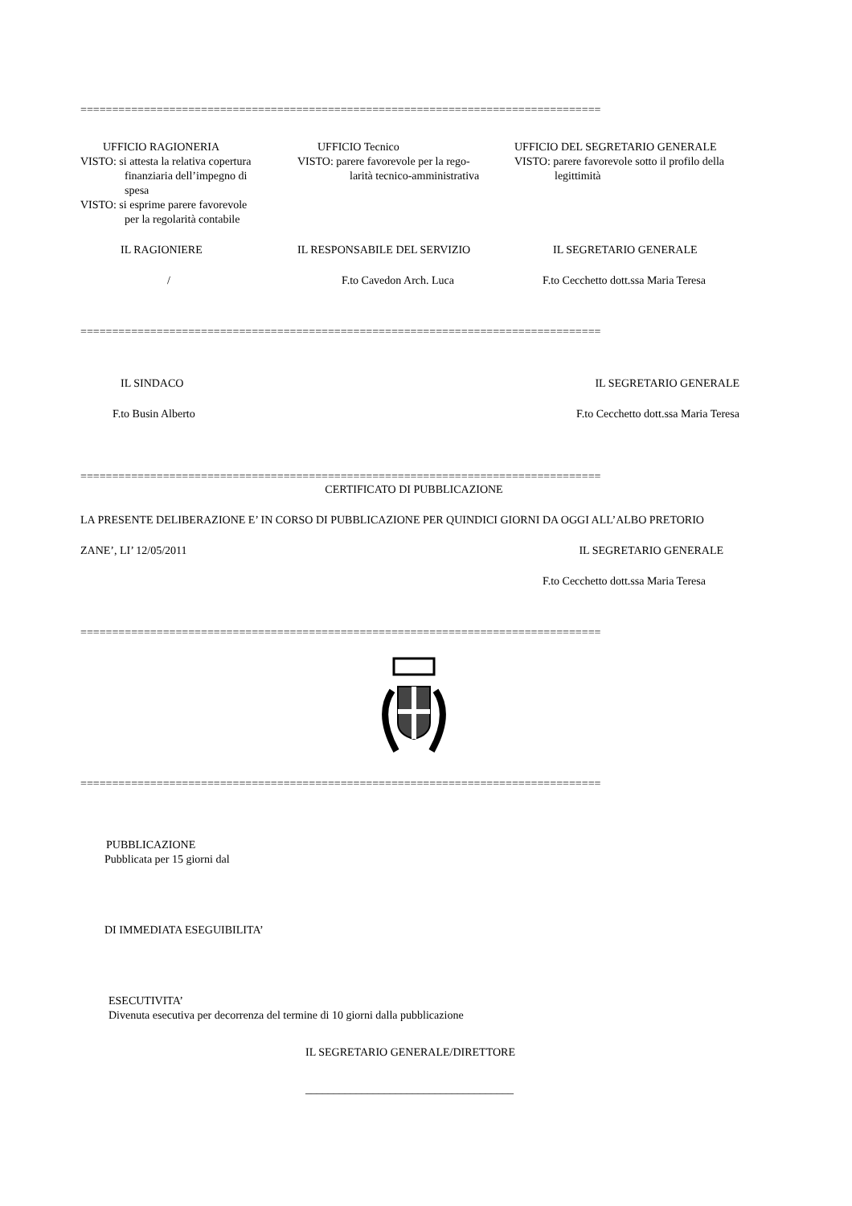==================================================================================
UFFICIO RAGIONERIA
VISTO: si attesta la relativa copertura
finanziaria dell’impegno di
spesa
VISTO: si esprime parere favorevole
per la regolarità contabile
UFFICIO Tecnico
VISTO: parere favorevole per la rego-
larità tecnico-amministrativa
UFFICIO DEL SEGRETARIO GENERALE
VISTO: parere favorevole sotto il profilo della
legittimità
IL RAGIONIERE IL RESPONSABILE DEL SERVIZIO IL SEGRETARIO GENERALE
/ F.to Cavedon Arch. Luca F.to Cecchetto dott.ssa Maria Teresa
==================================================================================
IL SINDACO IL SEGRETARIO GENERALE
F.to Busin Alberto F.to Cecchetto dott.ssa Maria Teresa
==================================================================================
CERTIFICATO DI PUBBLICAZIONE
LA PRESENTE DELIBERAZIONE E’ IN CORSO DI PUBBLICAZIONE PER QUINDICI GIORNI DA OGGI ALL’ALBO PRETORIO
ZANE’, LI’ 12/05/2011 IL SEGRETARIO GENERALE
F.to Cecchetto dott.ssa Maria Teresa
==================================================================================
==================================================================================
PUBBLICAZIONE
Pubblicata per 15 giorni dal
DI IMMEDIATA ESEGUIBILITA’
ESECUTIVITA’
Divenuta esecutiva per decorrenza del termine di 10 giorni dalla pubblicazione
IL SEGRETARIO GENERALE/DIRETTORE
_____________________________________